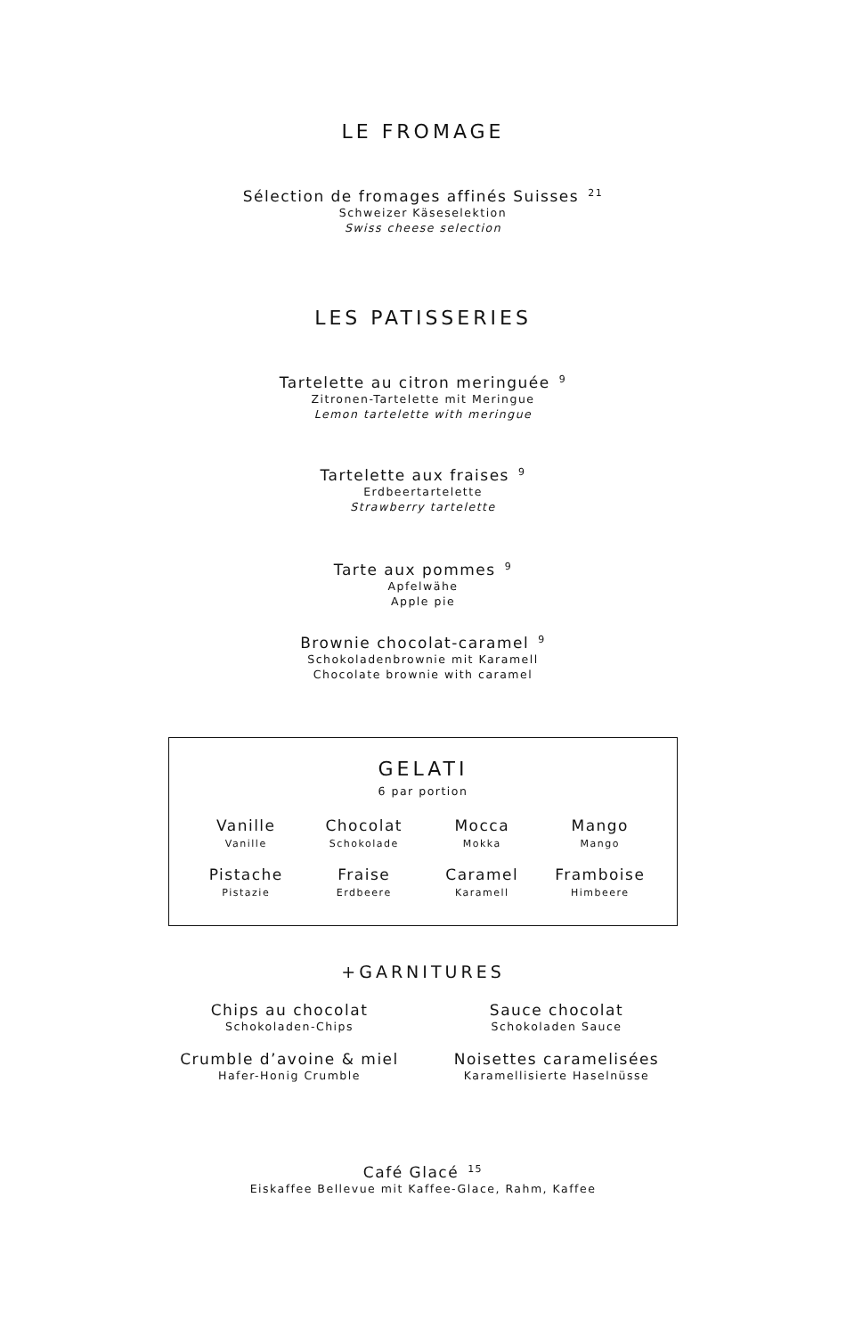LE FROMAGE
Sélection de fromages affinés Suisses 21
Schweizer Käseselektion
Swiss cheese selection
LES PATISSERIES
Tartelette au citron meringuée 9
Zitronen-Tartelette mit Meringue
Lemon tartelette with meringue
Tartelette aux fraises 9
Erdbeertartelette
Strawberry tartelette
Tarte aux pommes 9
Apfelwähe
Apple pie
Brownie chocolat-caramel 9
Schokoladenbrownie mit Karamell
Chocolate brownie with caramel
GELATI
6 par portion
Vanille
Vanille
Chocolat
Schokolade
Mocca
Mokka
Mango
Mango
Pistache
Pistazie
Fraise
Erdbeere
Caramel
Karamell
Framboise
Himbeere
+GARNITURES
Chips au chocolat
Schokoladen-Chips
Sauce chocolat
Schokoladen Sauce
Crumble d’avoine & miel
Hafer-Honig Crumble
Noisettes caramelisées
Karamellisierte Haselnüsse
Café Glacé 15
Eiskaffee Bellevue mit Kaffee-Glace, Rahm, Kaffee